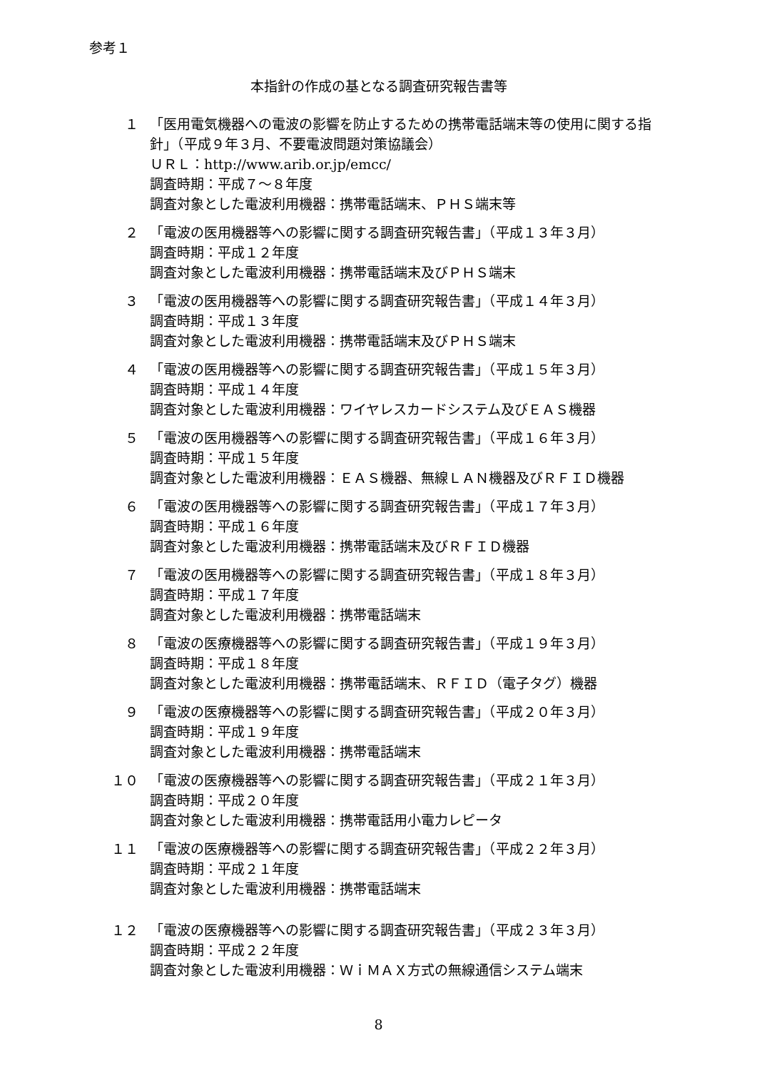参考１
本指針の作成の基となる調査研究報告書等
１ 「医用電気機器への電波の影響を防止するための携帯電話端末等の使用に関する指針」（平成９年３月、不要電波問題対策協議会）
ＵＲＬ：http://www.arib.or.jp/emcc/
調査時期：平成７～８年度
調査対象とした電波利用機器：携帯電話端末、ＰＨＳ端末等
２ 「電波の医用機器等への影響に関する調査研究報告書」（平成１３年３月）
調査時期：平成１２年度
調査対象とした電波利用機器：携帯電話端末及びＰＨＳ端末
３ 「電波の医用機器等への影響に関する調査研究報告書」（平成１４年３月）
調査時期：平成１３年度
調査対象とした電波利用機器：携帯電話端末及びＰＨＳ端末
４ 「電波の医用機器等への影響に関する調査研究報告書」（平成１５年３月）
調査時期：平成１４年度
調査対象とした電波利用機器：ワイヤレスカードシステム及びＥＡＳ機器
５ 「電波の医用機器等への影響に関する調査研究報告書」（平成１６年３月）
調査時期：平成１５年度
調査対象とした電波利用機器：ＥＡＳ機器、無線ＬＡＮ機器及びＲＦＩＤ機器
６ 「電波の医用機器等への影響に関する調査研究報告書」（平成１７年３月）
調査時期：平成１６年度
調査対象とした電波利用機器：携帯電話端末及びＲＦＩＤ機器
７ 「電波の医用機器等への影響に関する調査研究報告書」（平成１８年３月）
調査時期：平成１７年度
調査対象とした電波利用機器：携帯電話端末
８ 「電波の医療機器等への影響に関する調査研究報告書」（平成１９年３月）
調査時期：平成１８年度
調査対象とした電波利用機器：携帯電話端末、ＲＦＩＤ（電子タグ）機器
９ 「電波の医療機器等への影響に関する調査研究報告書」（平成２０年３月）
調査時期：平成１９年度
調査対象とした電波利用機器：携帯電話端末
１０ 「電波の医療機器等への影響に関する調査研究報告書」（平成２１年３月）
調査時期：平成２０年度
調査対象とした電波利用機器：携帯電話用小電力レピータ
１１ 「電波の医療機器等への影響に関する調査研究報告書」（平成２２年３月）
調査時期：平成２１年度
調査対象とした電波利用機器：携帯電話端末
１２ 「電波の医療機器等への影響に関する調査研究報告書」（平成２３年３月）
調査時期：平成２２年度
調査対象とした電波利用機器：ＷｉＭＡＸ方式の無線通信システム端末
8